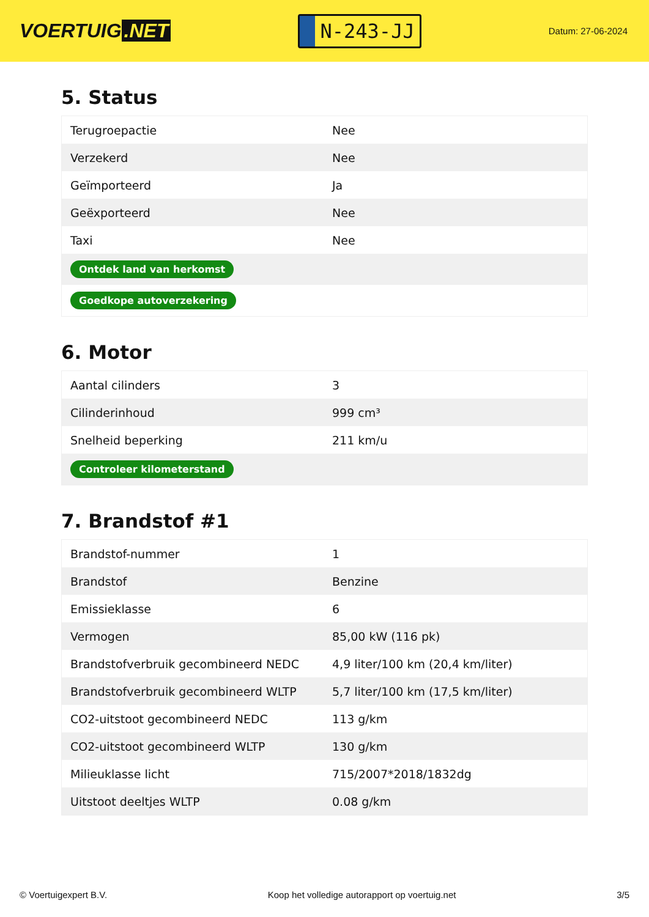VOERTUIG.NET
N-243-JJ
Datum: 27-06-2024
5. Status
| Terugroepactie | Nee |
| Verzekerd | Nee |
| Geïmporteerd | Ja |
| Geëxporteerd | Nee |
| Taxi | Nee |
| Ontdek land van herkomst | |
| Goedkope autoverzekering | |
6. Motor
| Aantal cilinders | 3 |
| Cilinderinhoud | 999 cm³ |
| Snelheid beperking | 211 km/u |
| Controleer kilometerstand | |
7. Brandstof #1
| Brandstof-nummer | 1 |
| Brandstof | Benzine |
| Emissieklasse | 6 |
| Vermogen | 85,00 kW (116 pk) |
| Brandstofverbruik gecombineerd NEDC | 4,9 liter/100 km (20,4 km/liter) |
| Brandstofverbruik gecombineerd WLTP | 5,7 liter/100 km (17,5 km/liter) |
| CO2-uitstoot gecombineerd NEDC | 113 g/km |
| CO2-uitstoot gecombineerd WLTP | 130 g/km |
| Milieuklasse licht | 715/2007*2018/1832dg |
| Uitstoot deeltjes WLTP | 0.08 g/km |
© Voertuigexpert B.V. Koop het volledige autorapport op voertuig.net 3/5